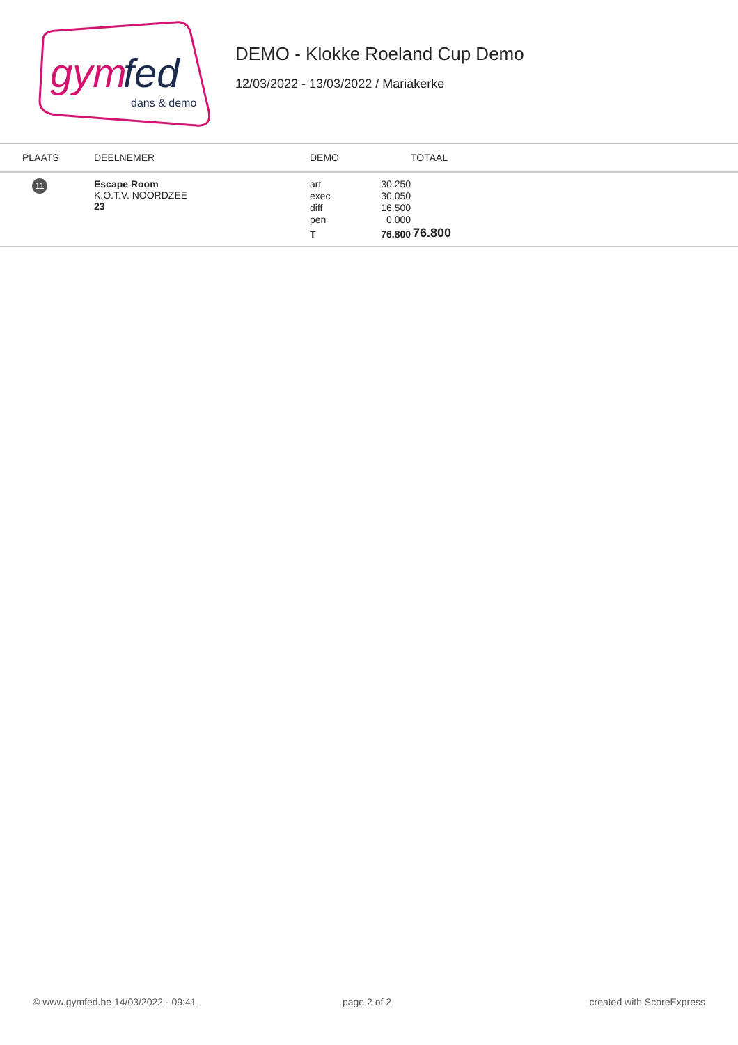gym
fed
dans & demo
DEMO - Klokke Roeland Cup Demo
12/03/2022 - 13/03/2022 / Mariakerke
| PLAATS | DEELNEMER | DEMO | TOTAAL |
| --- | --- | --- | --- |
| 11 | Escape Room K.O.T.V. NOORDZEE 23 | / art / 30.250 / / exec / 30.050 / / diff / 16.500 / / pen / 0.000 / / T / 76.800 / | 76.800 |
© www.gymfed.be 14/03/2022 - 09:41 page 2 of 2 created with ScoreExpress